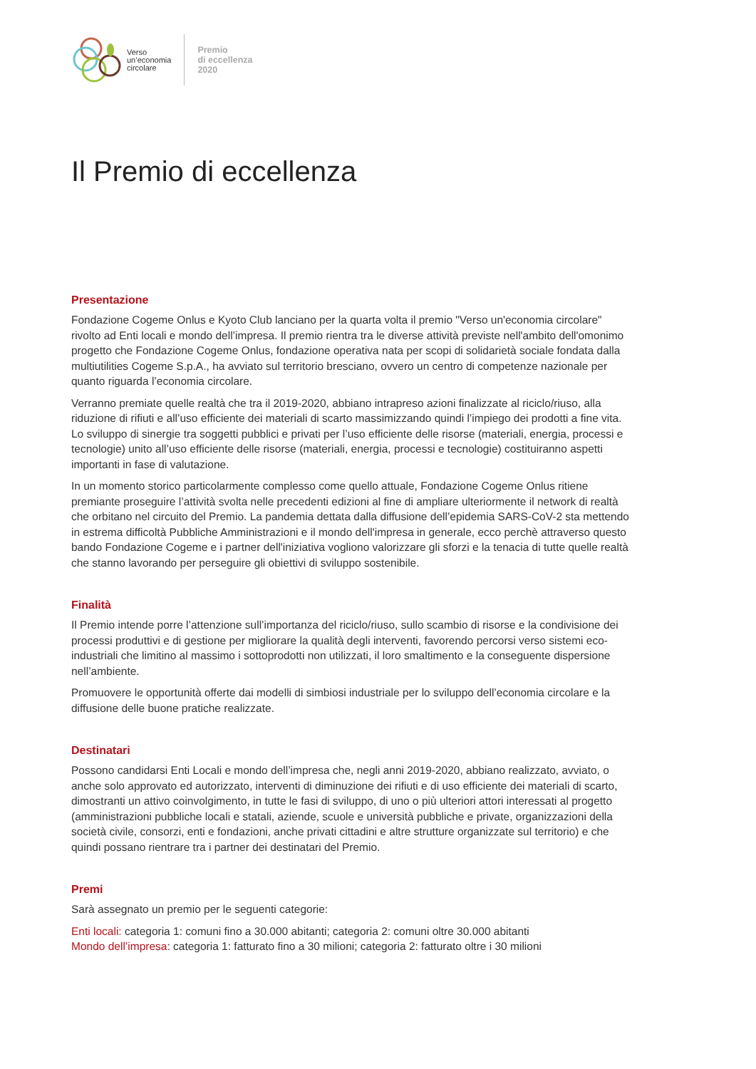Verso
un’economia
circolare
Premio
di eccellenza
2020
Il Premio di eccellenza
Presentazione
Fondazione Cogeme Onlus e Kyoto Club lanciano per la quarta volta il premio "Verso un'economia circolare" rivolto ad Enti locali e mondo dell’impresa. Il premio rientra tra le diverse attività previste nell'ambito dell'omonimo progetto che Fondazione Cogeme Onlus, fondazione operativa nata per scopi di solidarietà sociale fondata dalla multiutilities Cogeme S.p.A., ha avviato sul territorio bresciano, ovvero un centro di competenze nazionale per quanto riguarda l’economia circolare.
Verranno premiate quelle realtà che tra il 2019-2020, abbiano intrapreso azioni finalizzate al riciclo/riuso, alla riduzione di rifiuti e all’uso efficiente dei materiali di scarto massimizzando quindi l’impiego dei prodotti a fine vita. Lo sviluppo di sinergie tra soggetti pubblici e privati per l’uso efficiente delle risorse (materiali, energia, processi e tecnologie) unito all’uso efficiente delle risorse (materiali, energia, processi e tecnologie) costituiranno aspetti importanti in fase di valutazione.
In un momento storico particolarmente complesso come quello attuale, Fondazione Cogeme Onlus ritiene premiante proseguire l’attività svolta nelle precedenti edizioni al fine di ampliare ulteriormente il network di realtà che orbitano nel circuito del Premio. La pandemia dettata dalla diffusione dell’epidemia SARS-CoV-2 sta mettendo in estrema difficoltà Pubbliche Amministrazioni e il mondo dell'impresa in generale, ecco perchè attraverso questo bando Fondazione Cogeme e i partner dell'iniziativa vogliono valorizzare gli sforzi e la tenacia di tutte quelle realtà che stanno lavorando per perseguire gli obiettivi di sviluppo sostenibile.
Finalità
Il Premio intende porre l’attenzione sull’importanza del riciclo/riuso, sullo scambio di risorse e la condivisione dei processi produttivi e di gestione per migliorare la qualità degli interventi, favorendo percorsi verso sistemi eco-industriali che limitino al massimo i sottoprodotti non utilizzati, il loro smaltimento e la conseguente dispersione nell’ambiente.
Promuovere le opportunità offerte dai modelli di simbiosi industriale per lo sviluppo dell’economia circolare e la diffusione delle buone pratiche realizzate.
Destinatari
Possono candidarsi Enti Locali e mondo dell’impresa che, negli anni 2019-2020, abbiano realizzato, avviato, o anche solo approvato ed autorizzato, interventi di diminuzione dei rifiuti e di uso efficiente dei materiali di scarto, dimostranti un attivo coinvolgimento, in tutte le fasi di sviluppo, di uno o più ulteriori attori interessati al progetto (amministrazioni pubbliche locali e statali, aziende, scuole e università pubbliche e private, organizzazioni della società civile, consorzi, enti e fondazioni, anche privati cittadini e altre strutture organizzate sul territorio) e che quindi possano rientrare tra i partner dei destinatari del Premio.
Premi
Sarà assegnato un premio per le seguenti categorie:
Enti locali: categoria 1: comuni fino a 30.000 abitanti; categoria 2: comuni oltre 30.000 abitanti
Mondo dell’impresa: categoria 1: fatturato fino a 30 milioni; categoria 2: fatturato oltre i 30 milioni